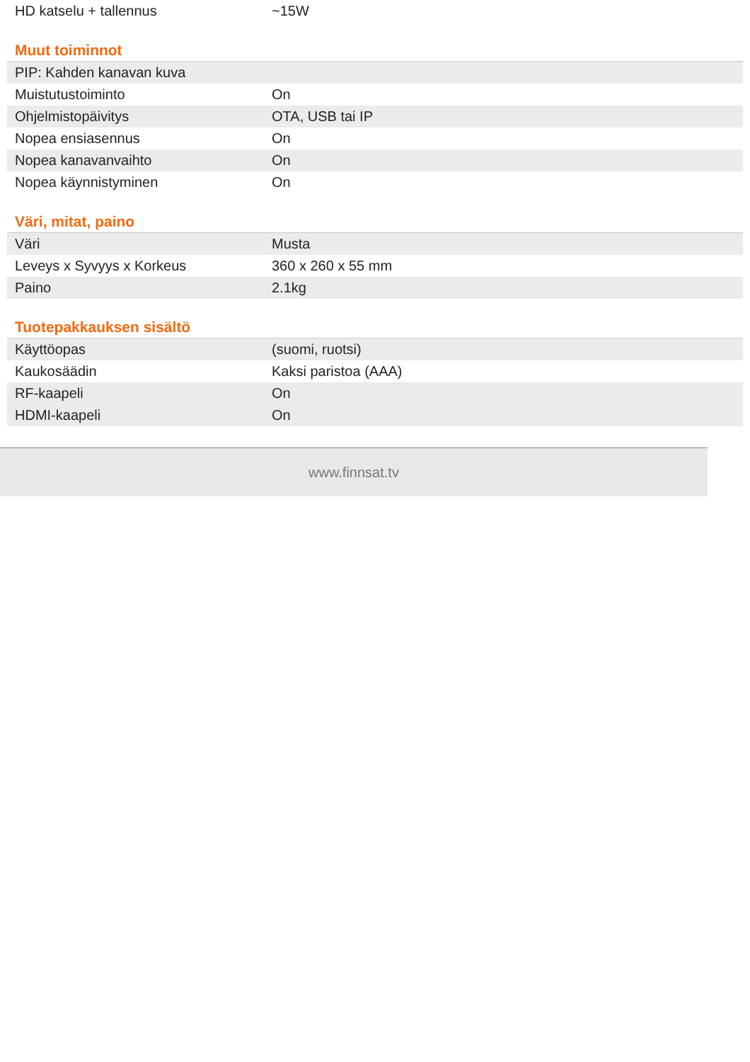| HD katselu + tallennus | ~15W |
Muut toiminnot
| PIP: Kahden kanavan kuva | |
| Muistutustoiminto | On |
| Ohjelmistopäivitys | OTA, USB tai IP |
| Nopea ensiasennus | On |
| Nopea kanavanvaihto | On |
| Nopea käynnistyminen | On |
Väri, mitat, paino
| Väri | Musta |
| Leveys x Syvyys x Korkeus | 360 x 260 x 55 mm |
| Paino | 2.1kg |
Tuotepakkauksen sisältö
| Käyttöopas | (suomi, ruotsi) |
| Kaukosäädin | Kaksi paristoa (AAA) |
| RF-kaapeli | On |
| HDMI-kaapeli | On |
www.finnsat.tv